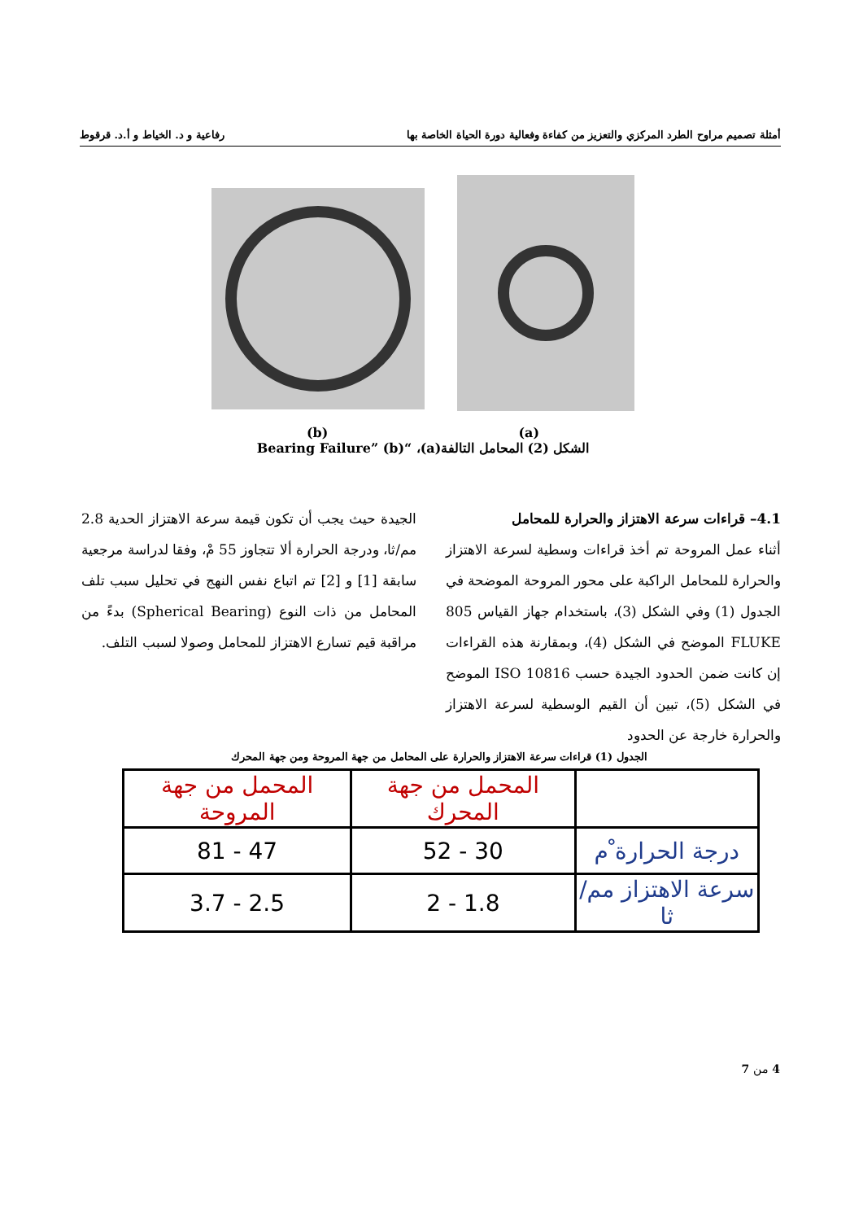أمثلة تصميم مراوح الطرد المركزي والتعزيز من كفاءة وفعالية دورة الحياة الخاصة بها رفاعية و د. الخياط و أ.د. قرقوط
(b) (a)
الشكل (2) المحامل التالفة(a)، “Bearing Failure” (b)
4.1– قراءات سرعة الاهتزاز والحرارة للمحامل
أثناء عمل المروحة تم أخذ قراءات وسطية لسرعة الاهتزاز والحرارة للمحامل الراكبة على محور المروحة الموضحة في الجدول (1) وفي الشكل (3)، باستخدام جهاز القياس 805 FLUKE الموضح في الشكل (4)، وبمقارنة هذه القراءات إن كانت ضمن الحدود الجيدة حسب ISO 10816 الموضح في الشكل (5)، تبين أن القيم الوسطية لسرعة الاهتزاز والحرارة خارجة عن الحدود
الجيدة حيث يجب أن تكون قيمة سرعة الاهتزاز الحدية 2.8 مم/ثا، ودرجة الحرارة ألا تتجاوز 55 مْ، وفقا لدراسة مرجعية سابقة [1] و [2] تم اتباع نفس النهج في تحليل سبب تلف المحامل من ذات النوع (Spherical Bearing) بدءً من مراقبة قيم تسارع الاهتزاز للمحامل وصولا لسبب التلف.
الجدول (1) قراءات سرعة الاهتزاز والحرارة على المحامل من جهة المروحة ومن جهة المحرك
| | المحمل من جهة المحرك | المحمل من جهة المروحة |
| --- | --- | --- |
| درجة الحرارة ْم | 30 - 52 | 47 - 81 |
| سرعة الاهتزاز مم/ثا | 1.8 - 2 | 2.5 - 3.7 |
4 من 7